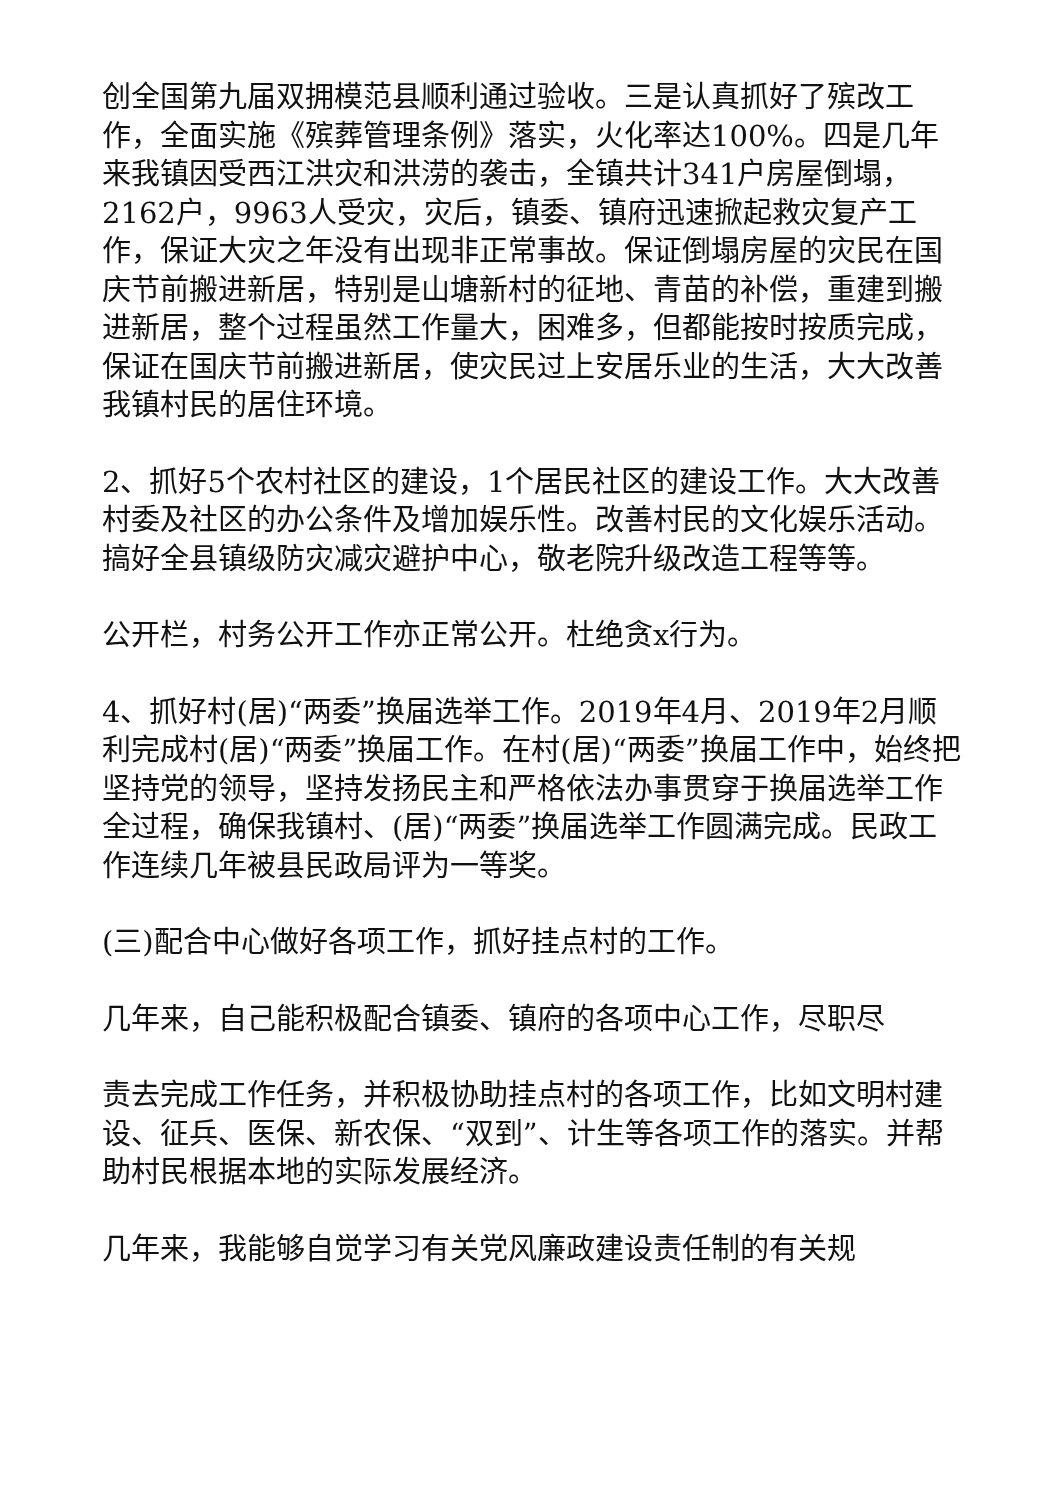创全国第九届双拥模范县顺利通过验收。三是认真抓好了殡改工作，全面实施《殡葬管理条例》落实，火化率达100%。四是几年来我镇因受西江洪灾和洪涝的袭击，全镇共计341户房屋倒塌，2162户，9963人受灾，灾后，镇委、镇府迅速掀起救灾复产工作，保证大灾之年没有出现非正常事故。保证倒塌房屋的灾民在国庆节前搬进新居，特别是山塘新村的征地、青苗的补偿，重建到搬进新居，整个过程虽然工作量大，困难多，但都能按时按质完成，保证在国庆节前搬进新居，使灾民过上安居乐业的生活，大大改善我镇村民的居住环境。
2、抓好5个农村社区的建设，1个居民社区的建设工作。大大改善村委及社区的办公条件及增加娱乐性。改善村民的文化娱乐活动。搞好全县镇级防灾减灾避护中心，敬老院升级改造工程等等。
公开栏，村务公开工作亦正常公开。杜绝贪x行为。
4、抓好村(居)“两委”换届选举工作。2019年4月、2019年2月顺利完成村(居)“两委”换届工作。在村(居)“两委”换届工作中，始终把坚持党的领导，坚持发扬民主和严格依法办事贯穿于换届选举工作全过程，确保我镇村、(居)“两委”换届选举工作圆满完成。民政工作连续几年被县民政局评为一等奖。
(三)配合中心做好各项工作，抓好挂点村的工作。
几年来，自己能积极配合镇委、镇府的各项中心工作，尽职尽
责去完成工作任务，并积极协助挂点村的各项工作，比如文明村建设、征兵、医保、新农保、“双到”、计生等各项工作的落实。并帮助村民根据本地的实际发展经济。
几年来，我能够自觉学习有关党风廉政建设责任制的有关规